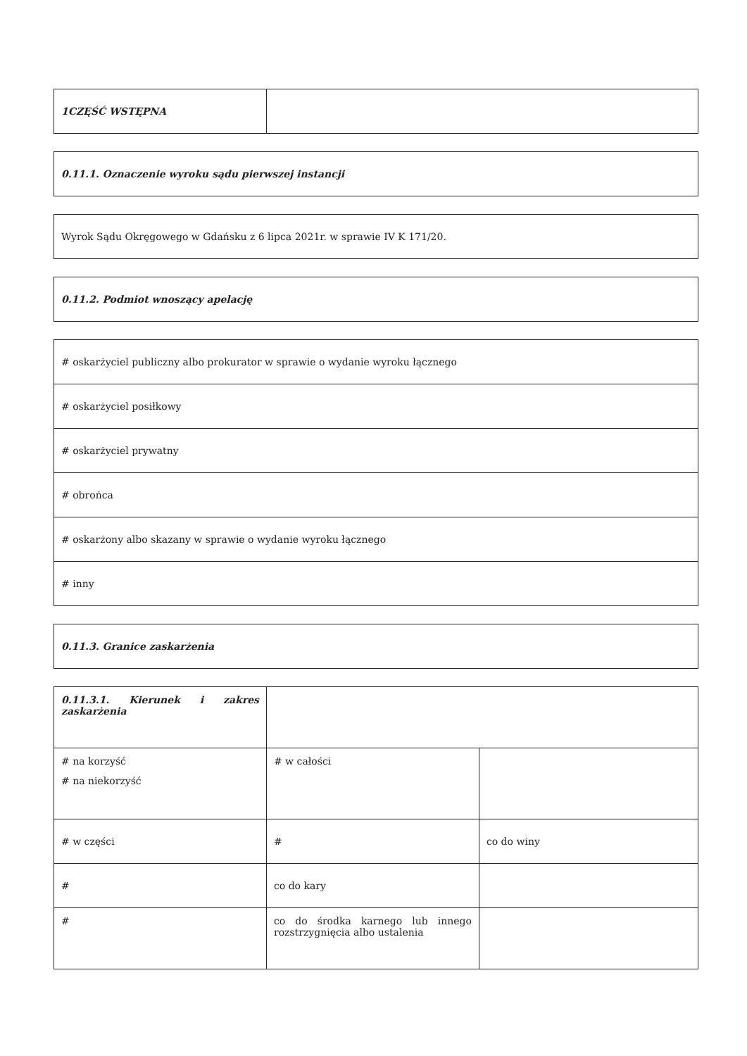| 1CZĘŚĆ WSTĘPNA | |
| 0.11.1. Oznaczenie wyroku sądu pierwszej instancji |
| Wyrok Sądu Okręgowego w Gdańsku z 6 lipca 2021r. w sprawie IV K 171/20. |
| 0.11.2. Podmiot wnoszący apelację |
| # oskarżyciel publiczny albo prokurator w sprawie o wydanie wyroku łącznego |
| # oskarżyciel posiłkowy |
| # oskarżyciel prywatny |
| # obrońca |
| # oskarżony albo skazany w sprawie o wydanie wyroku łącznego |
| # inny |
| 0.11.3. Granice zaskarżenia |
| 0.11.3.1. Kierunek i zakres zaskarżenia | | |
| # na korzyść # na niekorzyść | # w całości | |
| # w części | # | co do winy |
| # | co do kary | |
| # | co do środka karnego lub innego rozstrzygnięcia albo ustalenia | |